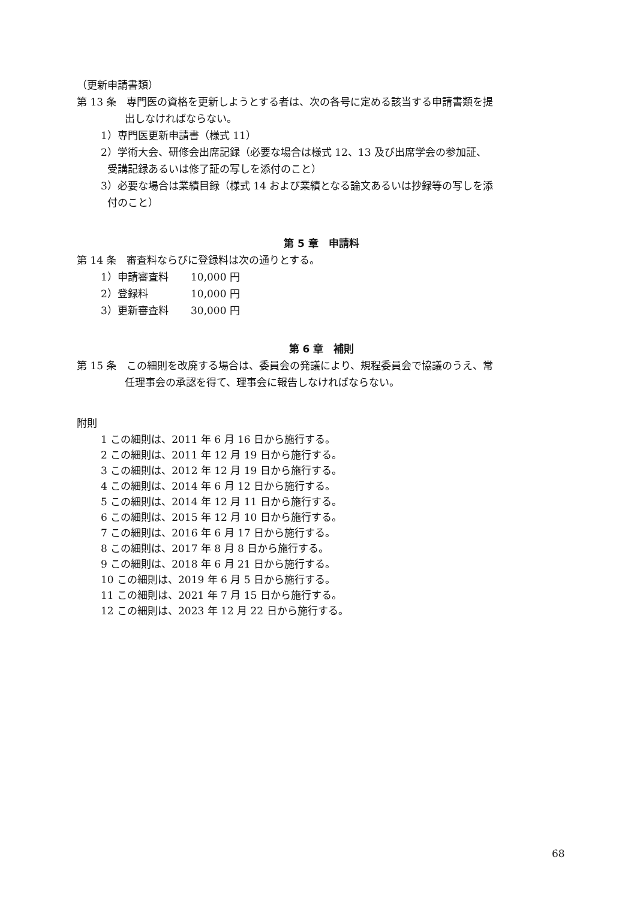（更新申請書類）
第 13 条　専門医の資格を更新しようとする者は、次の各号に定める該当する申請書類を提
出しなければならない。
1）専門医更新申請書（様式 11）
2）学術大会、研修会出席記録（必要な場合は様式 12、13 及び出席学会の参加証、
受講記録あるいは修了証の写しを添付のこと）
3）必要な場合は業績目録（様式 14 および業績となる論文あるいは抄録等の写しを添
付のこと）
第 5 章　申請料
第 14 条　審査料ならびに登録料は次の通りとする。
1）申請審査料 10,000 円
2）登録料 10,000 円
3）更新審査料 30,000 円
第 6 章　補則
第 15 条　この細則を改廃する場合は、委員会の発議により、規程委員会で協議のうえ、常
任理事会の承認を得て、理事会に報告しなければならない。
附則
1 この細則は、2011 年 6 月 16 日から施行する。
2 この細則は、2011 年 12 月 19 日から施行する。
3 この細則は、2012 年 12 月 19 日から施行する。
4 この細則は、2014 年 6 月 12 日から施行する。
5 この細則は、2014 年 12 月 11 日から施行する。
6 この細則は、2015 年 12 月 10 日から施行する。
7 この細則は、2016 年 6 月 17 日から施行する。
8 この細則は、2017 年 8 月 8 日から施行する。
9 この細則は、2018 年 6 月 21 日から施行する。
10 この細則は、2019 年 6 月 5 日から施行する。
11 この細則は、2021 年 7 月 15 日から施行する。
12 この細則は、2023 年 12 月 22 日から施行する。
68